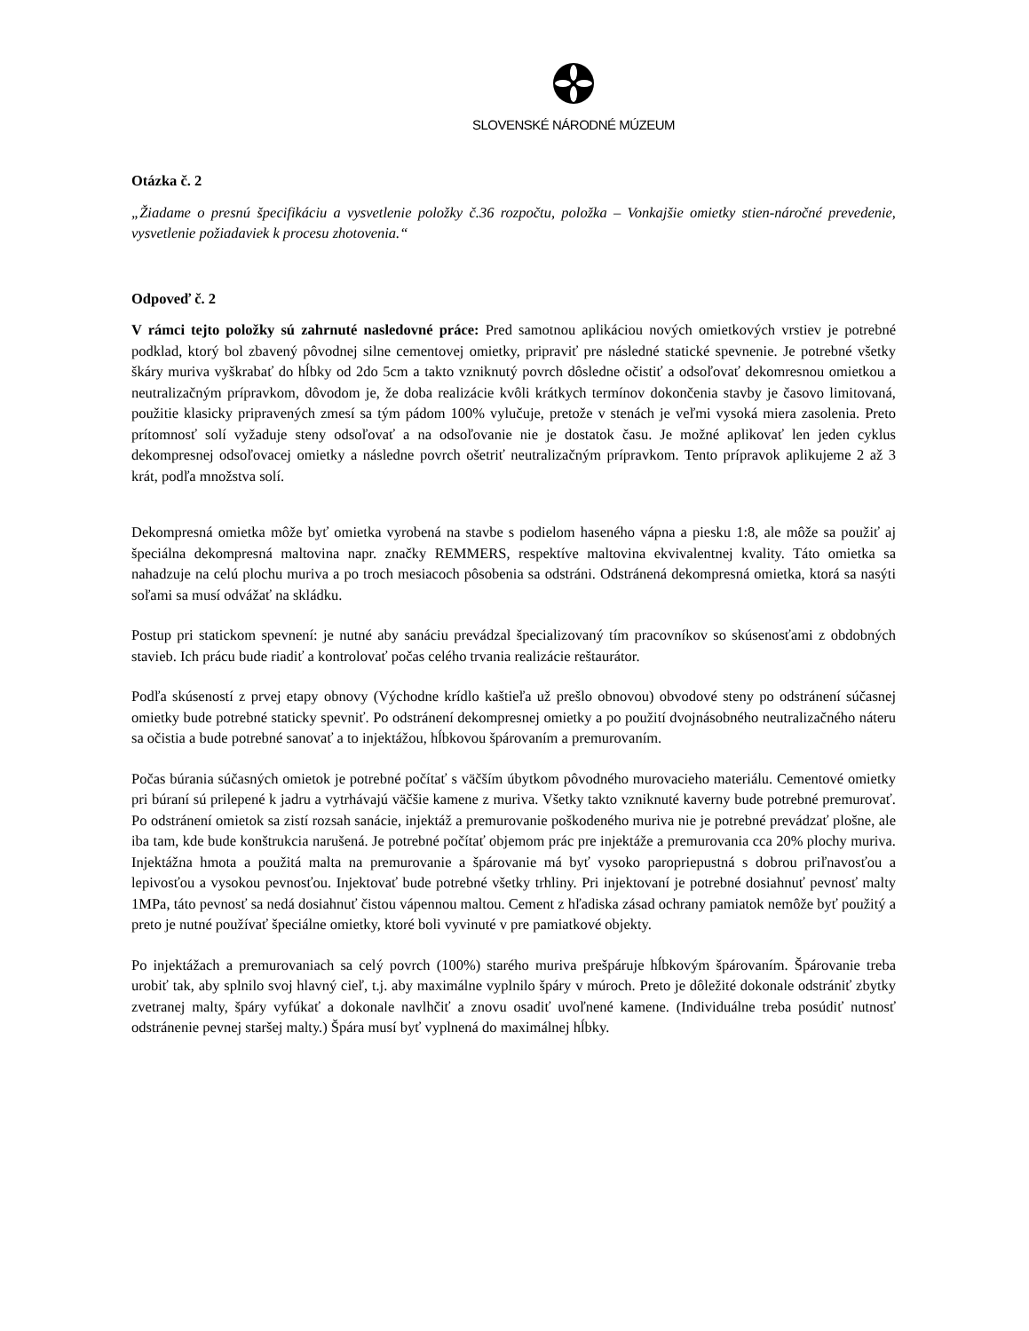SLOVENSKÉ NÁRODNÉ MÚZEUM
Otázka č. 2
„Žiadame o presnú špecifikáciu a vysvetlenie položky č.36 rozpočtu, položka – Vonkajšie omietky stien-náročné prevedenie, vysvetlenie požiadaviek k procesu zhotovenia.“
Odpoveď č. 2
V rámci tejto položky sú zahrnuté nasledovné práce: Pred samotnou aplikáciou nových omietkových vrstiev je potrebné podklad, ktorý bol zbavený pôvodnej silne cementovej omietky, pripraviť pre následné statické spevnenie. Je potrebné všetky škáry muriva vyškrabať do hĺbky od 2do 5cm a takto vzniknutý povrch dôsledne očistiť a odsoľovať dekomresnou omietkou a neutralizačným prípravkom, dôvodom je, že doba realizácie kvôli krátkych termínov dokončenia stavby je časovo limitovaná, použitie klasicky pripravených zmesí sa tým pádom 100% vylučuje, pretože v stenách je veľmi vysoká miera zasolenia. Preto prítomnosť solí vyžaduje steny odsoľovať a na odsoľovanie nie je dostatok času. Je možné aplikovať len jeden cyklus dekompresnej odsoľovacej omietky a následne povrch ošetriť neutralizačným prípravkom. Tento prípravok aplikujeme 2 až 3 krát, podľa množstva solí.
Dekompresná omietka môže byť omietka vyrobená na stavbe s podielom haseného vápna a piesku 1:8, ale môže sa použiť aj špeciálna dekompresná maltovina napr. značky REMMERS, respektíve maltovina ekvivalentnej kvality. Táto omietka sa nahadzuje na celú plochu muriva a po troch mesiacoch pôsobenia sa odstráni. Odstránená dekompresná omietka, ktorá sa nasýti soľami sa musí odvážať na skládku.
Postup pri statickom spevnení: je nutné aby sanáciu prevádzal špecializovaný tím pracovníkov so skúsenosťami z obdobných stavieb. Ich prácu bude riadiť a kontrolovať počas celého trvania realizácie reštaurátor.
Podľa skúseností z prvej etapy obnovy (Východne krídlo kaštieľa už prešlo obnovou) obvodové steny po odstránení súčasnej omietky bude potrebné staticky spevniť. Po odstránení dekompresnej omietky a po použití dvojnásobného neutralizačného náteru sa očistia a bude potrebné sanovať a to injektážou, hĺbkovou špárovaním a premurovaním.
Počas búrania súčasných omietok je potrebné počítať s väčším úbytkom pôvodného murovacieho materiálu. Cementové omietky pri búraní sú prilepené k jadru a vytrhávajú väčšie kamene z muriva. Všetky takto vzniknuté kaverny bude potrebné premurovať. Po odstránení omietok sa zistí rozsah sanácie, injektáž a premurovanie poškodeného muriva nie je potrebné prevádzať plošne, ale iba tam, kde bude konštrukcia narušená. Je potrebné počítať objemom prác pre injektáže a premurovania cca 20% plochy muriva. Injektážna hmota a použitá malta na premurovanie a špárovanie má byť vysoko paropriepustná s dobrou priľnavosťou a lepivosťou a vysokou pevnosťou. Injektovať bude potrebné všetky trhliny. Pri injektovaní je potrebné dosiahnuť pevnosť malty 1MPa, táto pevnosť sa nedá dosiahnuť čistou vápennou maltou. Cement z hľadiska zásad ochrany pamiatok nemôže byť použitý a preto je nutné používať špeciálne omietky, ktoré boli vyvinuté v pre pamiatkové objekty.
Po injektážach a premurovaniach sa celý povrch (100%) starého muriva prešpáruje hĺbkovým špárovaním. Špárovanie treba urobiť tak, aby splnilo svoj hlavný cieľ, t.j. aby maximálne vyplnilo špáry v múroch. Preto je dôležité dokonale odstrániť zbytky zvetranej malty, špáry vyfúkať a dokonale navlhčiť a znovu osadiť uvoľnené kamene. (Individuálne treba posúdiť nutnosť odstránenie pevnej staršej malty.) Špára musí byť vyplnená do maximálnej hĺbky.